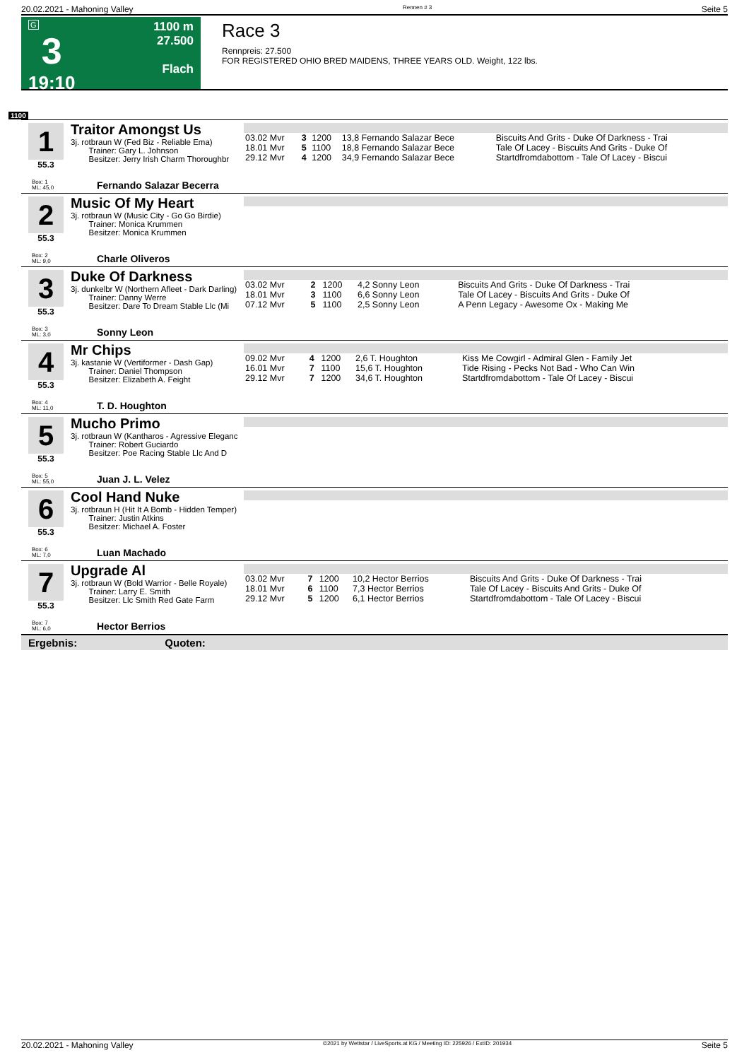20.02.2021 - Mahoning Valley Rennen # 3 Seite 5
G
3
19:10
1100 m
27.500
Flach
Race 3
Rennpreis: 27.500
FOR REGISTERED OHIO BRED MAIDENS, THREE YEARS OLD. Weight, 122 lbs.
1100
1
55.3
Traitor Amongst Us
3j. rotbraun W (Fed Biz - Reliable Ema)
Trainer: Gary L. Johnson
Besitzer: Jerry Irish Charm Thoroughbr
| 03.02 Mvr | 3 | 1200 | 13,8 Fernando Salazar Bece | Biscuits And Grits - Duke Of Darkness - Trai |
| 18.01 Mvr | 5 | 1100 | 18,8 Fernando Salazar Bece | Tale Of Lacey - Biscuits And Grits - Duke Of |
| 29.12 Mvr | 4 | 1200 | 34,9 Fernando Salazar Bece | Startdfromdabottom - Tale Of Lacey - Biscui |
Box: 1
ML: 45,0
Fernando Salazar Becerra
2
55.3
Music Of My Heart
3j. rotbraun W (Music City - Go Go Birdie)
Trainer: Monica Krummen
Besitzer: Monica Krummen
Box: 2
ML: 9,0
Charle Oliveros
3
55.3
Duke Of Darkness
3j. dunkelbr W (Northern Afleet - Dark Darling)
Trainer: Danny Werre
Besitzer: Dare To Dream Stable Llc (Mi
| 03.02 Mvr | 2 | 1200 | 4,2 Sonny Leon | Biscuits And Grits - Duke Of Darkness - Trai |
| 18.01 Mvr | 3 | 1100 | 6,6 Sonny Leon | Tale Of Lacey - Biscuits And Grits - Duke Of |
| 07.12 Mvr | 5 | 1100 | 2,5 Sonny Leon | A Penn Legacy - Awesome Ox - Making Me |
Box: 3
ML: 3,0
Sonny Leon
4
55.3
Mr Chips
3j. kastanie W (Vertiformer - Dash Gap)
Trainer: Daniel Thompson
Besitzer: Elizabeth A. Feight
| 09.02 Mvr | 4 | 1200 | 2,6 T. Houghton | Kiss Me Cowgirl - Admiral Glen - Family Jet |
| 16.01 Mvr | 7 | 1100 | 15,6 T. Houghton | Tide Rising - Pecks Not Bad - Who Can Win |
| 29.12 Mvr | 7 | 1200 | 34,6 T. Houghton | Startdfromdabottom - Tale Of Lacey - Biscui |
Box: 4
ML: 11,0
T. D. Houghton
5
55.3
Mucho Primo
3j. rotbraun W (Kantharos - Agressive Eleganc
Trainer: Robert Guciardo
Besitzer: Poe Racing Stable Llc And D
Box: 5
ML: 55,0
Juan J. L. Velez
6
55.3
Cool Hand Nuke
3j. rotbraun H (Hit It A Bomb - Hidden Temper)
Trainer: Justin Atkins
Besitzer: Michael A. Foster
Box: 6
ML: 7,0
Luan Machado
7
55.3
Upgrade Al
3j. rotbraun W (Bold Warrior - Belle Royale)
Trainer: Larry E. Smith
Besitzer: Llc Smith Red Gate Farm
| 03.02 Mvr | 7 | 1200 | 10,2 Hector Berrios | Biscuits And Grits - Duke Of Darkness - Trai |
| 18.01 Mvr | 6 | 1100 | 7,3 Hector Berrios | Tale Of Lacey - Biscuits And Grits - Duke Of |
| 29.12 Mvr | 5 | 1200 | 6,1 Hector Berrios | Startdfromdabottom - Tale Of Lacey - Biscui |
Box: 7
ML: 6,0
Hector Berrios
Ergebnis: Quoten:
20.02.2021 - Mahoning Valley ©2021 by Wettstar / LiveSports.at KG / Meeting ID: 225926 / ExtID: 201934 Seite 5